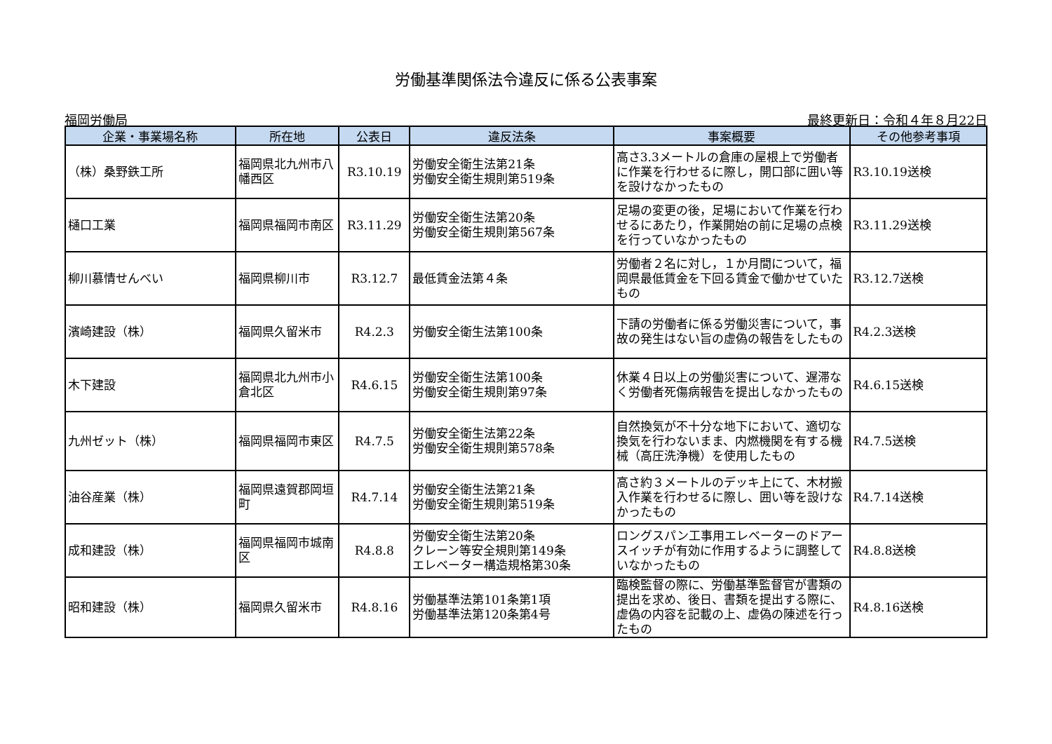労働基準関係法令違反に係る公表事案
福岡労働局 最終更新日：令和４年８月22日
| 企業・事業場名称 | 所在地 | 公表日 | 違反法条 | 事案概要 | その他参考事項 |
| --- | --- | --- | --- | --- | --- |
| （株）桑野鉄工所 | 福岡県北九州市八幡西区 | R3.10.19 | 労働安全衛生法第21条 労働安全衛生規則第519条 | 高さ3.3メートルの倉庫の屋根上で労働者に作業を行わせるに際し，開口部に囲い等を設けなかったもの | R3.10.19送検 |
| 樋口工業 | 福岡県福岡市南区 | R3.11.29 | 労働安全衛生法第20条 労働安全衛生規則第567条 | 足場の変更の後，足場において作業を行わせるにあたり，作業開始の前に足場の点検を行っていなかったもの | R3.11.29送検 |
| 柳川慕情せんべい | 福岡県柳川市 | R3.12.7 | 最低賃金法第４条 | 労働者２名に対し，１か月間について，福岡県最低賃金を下回る賃金で働かせていたもの | R3.12.7送検 |
| 濱崎建設（株） | 福岡県久留米市 | R4.2.3 | 労働安全衛生法第100条 | 下請の労働者に係る労働災害について，事故の発生はない旨の虚偽の報告をしたもの | R4.2.3送検 |
| 木下建設 | 福岡県北九州市小倉北区 | R4.6.15 | 労働安全衛生法第100条 労働安全衛生規則第97条 | 休業４日以上の労働災害について、遅滞なく労働者死傷病報告を提出しなかったもの | R4.6.15送検 |
| 九州ゼット（株） | 福岡県福岡市東区 | R4.7.5 | 労働安全衛生法第22条 労働安全衛生規則第578条 | 自然換気が不十分な地下において、適切な換気を行わないまま、内燃機関を有する機械（高圧洗浄機）を使用したもの | R4.7.5送検 |
| 油谷産業（株） | 福岡県遠賀郡岡垣町 | R4.7.14 | 労働安全衛生法第21条 労働安全衛生規則第519条 | 高さ約３メートルのデッキ上にて、木材搬入作業を行わせるに際し、囲い等を設けなかったもの | R4.7.14送検 |
| 成和建設（株） | 福岡県福岡市城南区 | R4.8.8 | 労働安全衛生法第20条 クレーン等安全規則第149条 エレベーター構造規格第30条 | ロングスパン工事用エレベーターのドアースイッチが有効に作用するように調整していなかったもの | R4.8.8送検 |
| 昭和建設（株） | 福岡県久留米市 | R4.8.16 | 労働基準法第101条第1項 労働基準法第120条第4号 | 臨検監督の際に、労働基準監督官が書類の提出を求め、後日、書類を提出する際に、虚偽の内容を記載の上、虚偽の陳述を行ったもの | R4.8.16送検 |